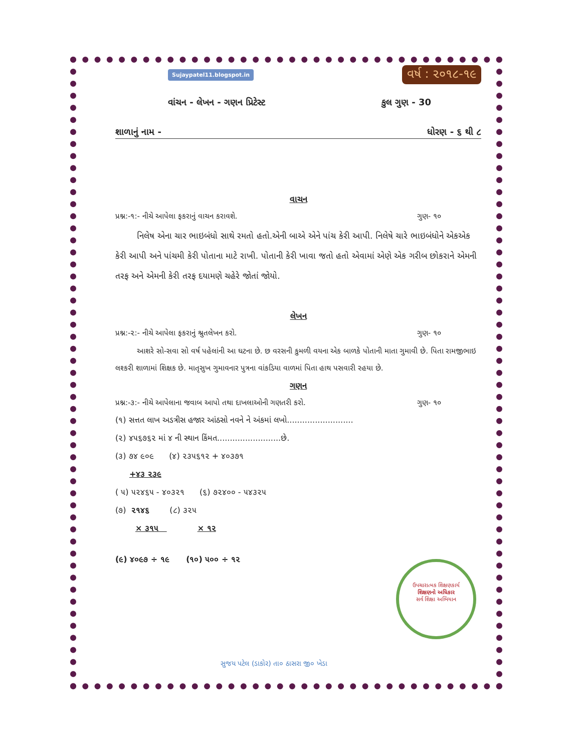Sujaypatel11.blogspot.in વર્ષ : ૨૦૧૮-૧૯
વાંચન - લેખન - ગણન પ્રિટેસ્ટ કુલ ગુણ - 30
શાળાનું નામ - ધોરણ - ૬ થી ૮
વાચન
પ્રશ્ન:-૧:- નીચે આપેલા ફકરાનું વાચન કરાવશે. ગુણ- ૧૦
નિલેષ એના ચાર ભાઇબંધો સાથે રમતો હતો.એની બાએ એને પાંચ કેરી આપી. નિલેષે ચારે ભાઇબંધોને એકએક કેરી આપી અને પાંચમી કેરી પોતાના માટે રાખી. પોતાની કેરી ખાવા જતો હતો એવામાં એણે એક ગરીબ છોકરાને એમની તરફ અને એમની કેરી તરફ દયામણે ચહેરે જોતાં જોયો.
લેખન
પ્રશ્ન:-૨:- નીચે આપેલા ફકરાનું શ્રુતલેખન કરો. ગુણ- ૧૦
આશરે સો-સવા સો વર્ષ પહેલાંની આ ઘટના છે. છ વરસની કુમળી વયના એક બાળકે પોતાની માતા ગુમાવી છે. પિતા રામજીભાઇ લશ્કરી શાળામાં શિક્ષક છે. માતૃસુખ ગુમાવનાર પુત્રના વાંકડિયા વાળમાં પિતા હાથ પસવારી રહયા છે.
ગણન
પ્રશ્ન:-૩:- નીચે આપેલાના જવાબ આપો તથા દાખલાઓની ગણતરી કરો. ગુણ- ૧૦
(૧) સત્તત લાખ અડત્રીસ હજાર આંઠસો નવને ને અંકમાં લખો..........................
(૨) ૪૫૬૭૬૨ માં ૪ ની સ્થાન કિંમત.........................છે.
(૩) ૭૪ ૯૦૯ (૪) ૨૩૫૬૧૨ + ૪૦૩૭૧
+૪૩ ૨૩૯
( ૫) ૫૨૪૬૫ - ૪૦૩૨૧ (૬) ૭૨૪૦૦ - ૫૪૩૨૫
(૭) ૨૧૪૬ (૮) ૩૨૫
× ૩૧૫ × ૧૨
(૯) ૪૦૯૭ ÷ ૧૯ (૧૦) ૫૦૦ ÷ ૧૨
ઉપચારાત્મક શિક્ષણકાર્ય
શિક્ષણનો અધિકાર
સર્વ શિક્ષા અભિયાન
સુજય પટેલ (ડાકોર) તા૦ ઠાસરા જી૦ ખેડા